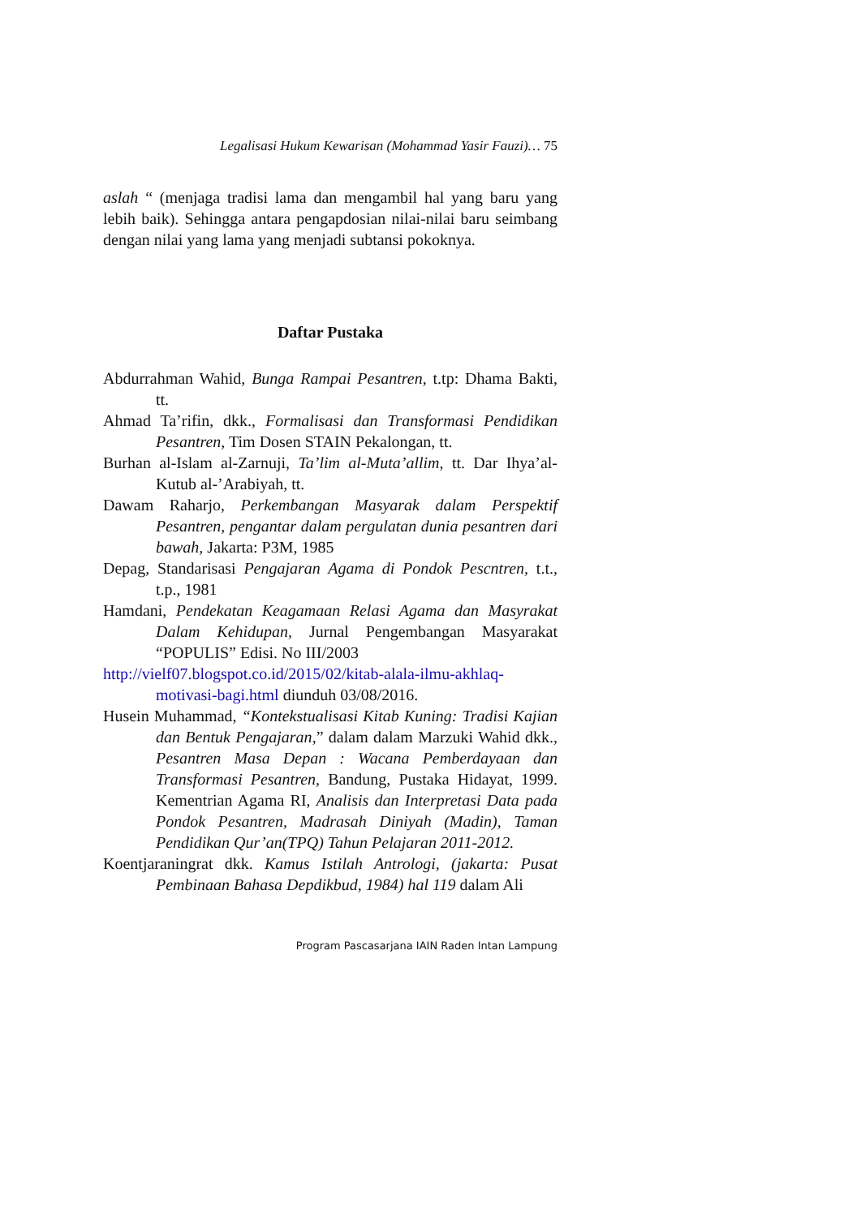Legalisasi Hukum Kewarisan (Mohammad Yasir Fauzi)… 75
aslah “ (menjaga tradisi lama dan mengambil hal yang baru yang lebih baik). Sehingga antara pengapdosian nilai-nilai baru seimbang dengan nilai yang lama yang menjadi subtansi pokoknya.
Daftar Pustaka
Abdurrahman Wahid, Bunga Rampai Pesantren, t.tp: Dhama Bakti, tt.
Ahmad Ta’rifin, dkk., Formalisasi dan Transformasi Pendidikan Pesantren, Tim Dosen STAIN Pekalongan, tt.
Burhan al-Islam al-Zarnuji, Ta’lim al-Muta’allim, tt. Dar Ihya’al-Kutub al-’Arabiyah, tt.
Dawam Raharjo, Perkembangan Masyarak dalam Perspektif Pesantren, pengantar dalam pergulatan dunia pesantren dari bawah, Jakarta: P3M, 1985
Depag, Standarisasi Pengajaran Agama di Pondok Pescntren, t.t., t.p., 1981
Hamdani, Pendekatan Keagamaan Relasi Agama dan Masyrakat Dalam Kehidupan, Jurnal Pengembangan Masyarakat “POPULIS” Edisi. No III/2003
http://vielf07.blogspot.co.id/2015/02/kitab-alala-ilmu-akhlaq-motivasi-bagi.html diunduh 03/08/2016.
Husein Muhammad, “Kontekstualisasi Kitab Kuning: Tradisi Kajian dan Bentuk Pengajaran,” dalam dalam Marzuki Wahid dkk., Pesantren Masa Depan : Wacana Pemberdayaan dan Transformasi Pesantren, Bandung, Pustaka Hidayat, 1999. Kementrian Agama RI, Analisis dan Interpretasi Data pada Pondok Pesantren, Madrasah Diniyah (Madin), Taman Pendidikan Qur’an(TPQ) Tahun Pelajaran 2011-2012.
Koentjaraningrat dkk. Kamus Istilah Antrologi, (jakarta: Pusat Pembinaan Bahasa Depdikbud, 1984) hal 119 dalam Ali
Program Pascasarjana IAIN Raden Intan Lampung